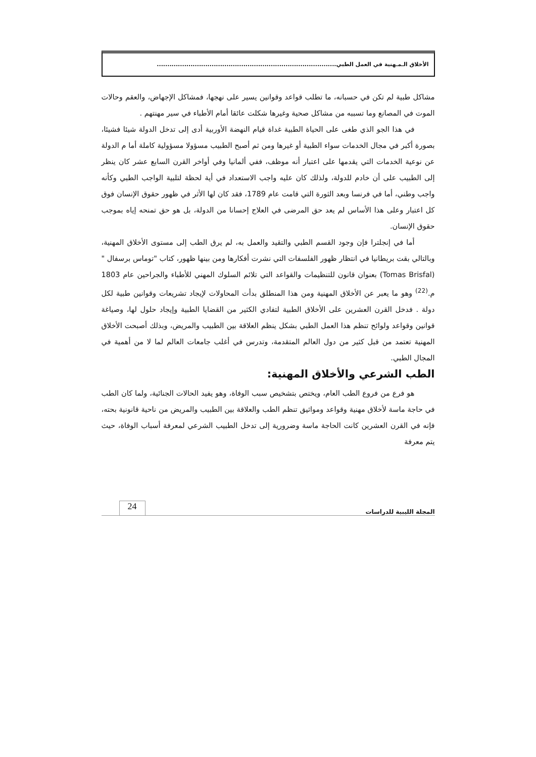الأخلاق الـمـهنية في العمل الطبي.....................................................................................
مشاكل طبية لم تكن في حسبانه، ما تطلب قواعد وقوانين يسير على نهجها، فمشاكل الإجهاض، والعقم وحالات الموت في المصانع وما تسببه من مشاكل صحية وغيرها شكلت عائقا أمام الأطباء في سير مهنتهم .
في هذا الجو الذي طغى على الحياة الطبية غداة قيام النهضة الأوربية أدى إلى تدخل الدولة شيئا فشيئا، بصورة أكبر في مجال الخدمات سواء الطبية أو غيرها ومن ثم أصبح الطبيب مسؤولا مسؤولية كاملة أما م الدولة عن نوعية الخدمات التي يقدمها على اعتبار أنه موظف، ففي ألمانيا وفي أواخر القرن السابع عشر كان ينظر إلى الطبيب على أن خادم للدولة، ولذلك كان عليه واجب الاستعداد في أية لحظة لتلبية الواجب الطبي وكأنه واجب وطني، أما في فرنسا وبعد الثورة التي قامت عام 1789، فقد كان لها الأثر في ظهور حقوق الإنسان فوق كل اعتبار وعلى هذا الأساس لم يعد حق المرضى في العلاج إحسانا من الدولة، بل هو حق تمنحه إياه بموجب حقوق الإنسان.
أما في إنجلترا فإن وجود القسم الطبي والتقيد والعمل به، لم يرق الطب إلى مستوى الأخلاق المهنية، وبالتالي بقت بريطانيا في انتظار ظهور الفلسفات التي نشرت أفكارها ومن بينها ظهور، كتاب "توماس برسفال " (Tomas Brisfal) بعنوان قانون للتنظيمات والقواعد التي تلائم السلوك المهني للأطباء والجراحين عام 1803 م.<sup>(22)</sup> وهو ما يعبر عن الأخلاق المهنية ومن هذا المنطلق بدأت المحاولات لإيجاد تشريعات وقوانين طبية لكل دولة . فدخل القرن العشرين على الأخلاق الطبية لتفادي الكثير من القضايا الطبية وإيجاد حلول لها، وصياغة قوانين وقواعد ولوائح تنظم هذا العمل الطبي بشكل ينظم العلاقة بين الطبيب والمريض، وبذلك أصبحت الأخلاق المهنية تعتمد من قبل كثير من دول العالم المتقدمة، وتدرس في أغلب جامعات العالم لما لا من أهمية في المجال الطبي.
الطب الشرعي والأخلاق المهنية:
هو فرع من فروع الطب العام، ويختص بتشخيص سبب الوفاة، وهو يفيد الحالات الجنائية، ولما كان الطب في حاجة ماسة لأخلاق مهنية وقواعد ومواثيق تنظم الطب والعلاقة بين الطبيب والمريض من ناحية قانونية بحته، فإنه في القرن العشرين كانت الحاجة ماسة وضرورية إلى تدخل الطبيب الشرعي لمعرفة أسباب الوفاة، حيث يتم معرفة
المجلة الليبية للدراسات 24